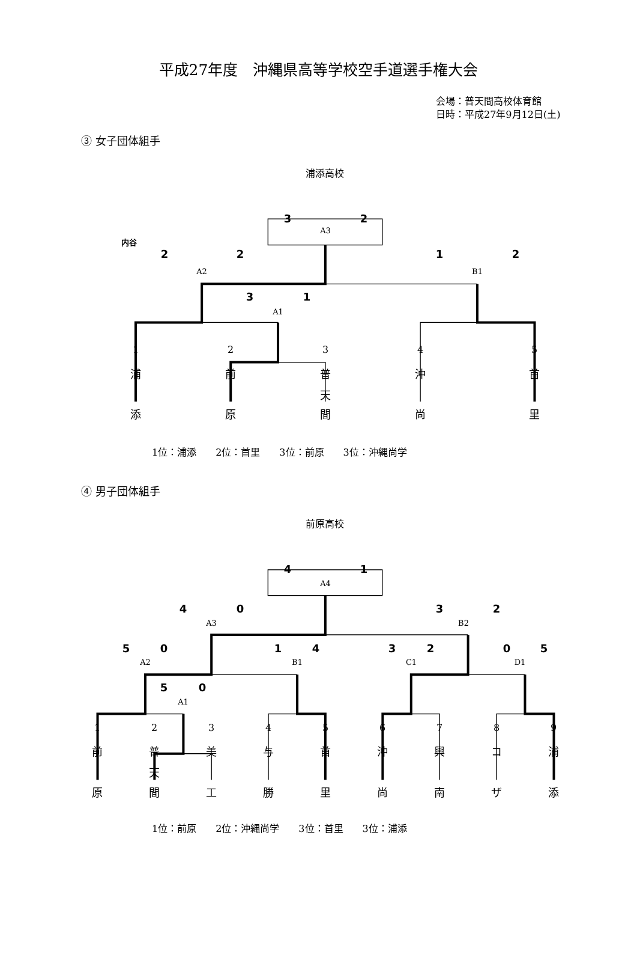平成27年度　沖縄県高等学校空手道選手権大会
会場：普天間高校体育館
日時：平成27年9月12日(土)
③ 女子団体組手
浦添高校
3 2
A3
内谷
2 2 1 2
A2 B1
3 1
A1
1 2 3 4 5
浦 前 普 沖 首
天
添 原 間 尚 里
1位：浦添　　2位：首里　　3位：前原　　3位：沖縄尚学
④ 男子団体組手
前原高校
4 1
A4
4 0 3 2
A3 B2
5 0 1 4 3 2 0 5
A2 B1 C1 D1
5 0
A1
1 2 3 4 5 6 7 8 9
前 普 美 与 首 沖 興 コ 浦
天
原 間 工 勝 里 尚 南 ザ 添
1位：前原　　2位：沖縄尚学　　3位：首里　　3位：浦添